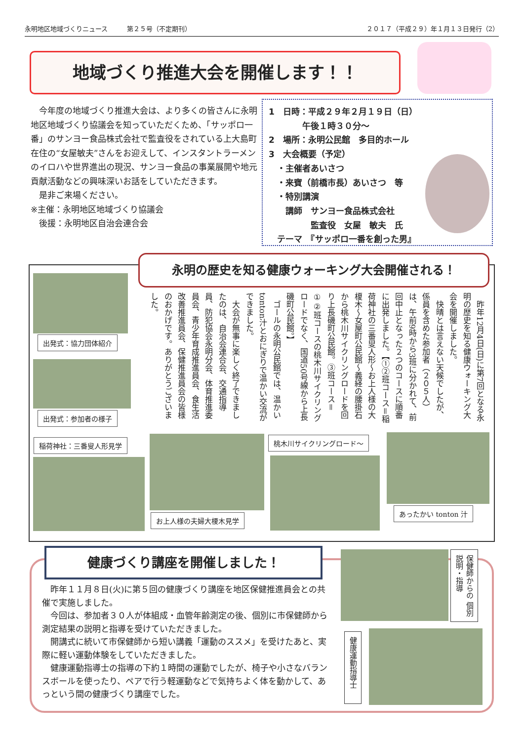永明地区地域づくりニュース　　　第２５号（不定期刊） ２０１７（平成２９）年１月１３日発行（2）
地域づくり推進大会を開催します！！
　今年度の地域づくり推進大会は、より多くの皆さんに永明地区地域づくり協議会を知っていただくため、「サッポロ一番」のサンヨー食品株式会社で監査役をされている上大島町在住の“女屋敏夫”さんをお迎えして、インスタントラーメンのイロハや世界進出の現況、サンヨー食品の事業展開や地元貢献活動などの興味深いお話をしていただきます。
　是非ご来場ください。
※主催：永明地区地域づくり協議会
　後援：永明地区自治会連合会
1　日時：平成２９年２月１９日（日）
　　　　午後１時３０分～
2　場所：永明公民館　多目的ホール
3　大会概要（予定）
　・主催者あいさつ
　・来賓（前橋市長）あいさつ　等
　・特別講演
　　講師　サンヨー食品株式会社
　　　　　監査役　女屋　敏夫　氏
　テーマ　『サッポロ一番を創った男』
永明の歴史を知る健康ウォーキング大会開催される！
　昨年12月4日(日)に第7回となる永明の歴史を知る健康ウォーキング大会を開催しました。
　快晴とは言えない天候でしたが、係員を含めた参加者（２０５人）は、午前9時から3班に分かれて、前回中止となった２つのコースに順番に出発しました。【①②班コース＝稲荷神社の三番叟人形～お上人様の大榎木～女屋町公民館～義経の腰掛石から桃木川サイクリングロードを回り上長磯町公民館。③班コース＝①②班コースの桃木川サイクリングロードでなく、国道50号線から上長磯町公民館。】
　ゴールの永明公民館では、温かいtonton汁とおにぎりで温かい交流ができました。
　大会が無事に楽しく終了できましたのは、自治会連合会、交通指導員、防犯協会永明分会、体育推進委員会、青少年育成推進員会、食生活改善推進員会、保健推進員会の皆様のおかげです。ありがとうございました。
出発式：協力団体紹介
出発式：参加者の様子
稲荷神社：三番叟人形見学
お上人様の夫婦大榎木見学
桃木川サイクリングロード～
あったかい tonton 汁
健康づくり講座を開催しました！
　昨年１１月８日(火)に第５回の健康づくり講座を地区保健推進員会との共催で実施しました。
　今回は、参加者３０人が体組成・血管年齢測定の後、個別に市保健師から測定結果の説明と指導を受けていただきました。
　開講式に続いて市保健師から短い講義「運動のススメ」を受けたあと、実際に軽い運動体験をしていただきました。
　健康運動指導士の指導の下約１時間の運動でしたが、椅子や小さなバランスボールを使ったり、ペアで行う軽運動などで気持ちよく体を動かして、あっという間の健康づくり講座でした。
保健師からの 個別説明・指導
健康運動指導士